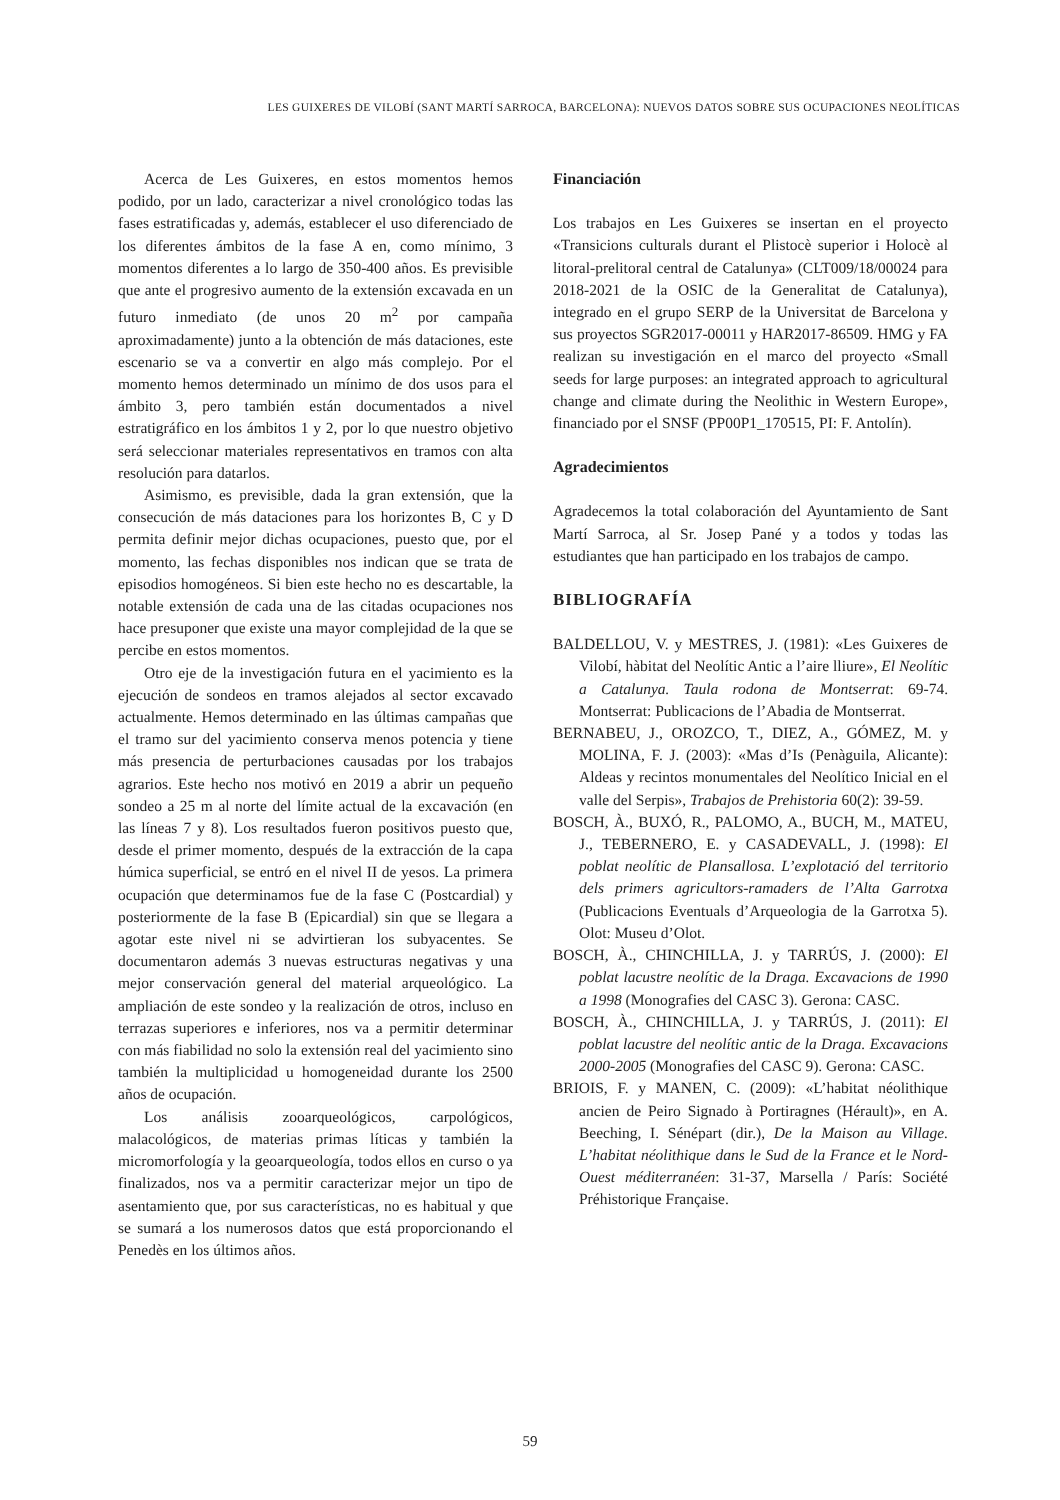LES GUIXERES DE VILOBÍ (SANT MARTÍ SARROCA, BARCELONA): NUEVOS DATOS SOBRE SUS OCUPACIONES NEOLÍTICAS
Acerca de Les Guixeres, en estos momentos hemos podido, por un lado, caracterizar a nivel cronológico todas las fases estratificadas y, además, establecer el uso diferenciado de los diferentes ámbitos de la fase A en, como mínimo, 3 momentos diferentes a lo largo de 350-400 años. Es previsible que ante el progresivo aumento de la extensión excavada en un futuro inmediato (de unos 20 m<sup>2</sup> por campaña aproximadamente) junto a la obtención de más dataciones, este escenario se va a convertir en algo más complejo. Por el momento hemos determinado un mínimo de dos usos para el ámbito 3, pero también están documentados a nivel estratigráfico en los ámbitos 1 y 2, por lo que nuestro objetivo será seleccionar materiales representativos en tramos con alta resolución para datarlos.
Asimismo, es previsible, dada la gran extensión, que la consecución de más dataciones para los horizontes B, C y D permita definir mejor dichas ocupaciones, puesto que, por el momento, las fechas disponibles nos indican que se trata de episodios homogéneos. Si bien este hecho no es descartable, la notable extensión de cada una de las citadas ocupaciones nos hace presuponer que existe una mayor complejidad de la que se percibe en estos momentos.
Otro eje de la investigación futura en el yacimiento es la ejecución de sondeos en tramos alejados al sector excavado actualmente. Hemos determinado en las últimas campañas que el tramo sur del yacimiento conserva menos potencia y tiene más presencia de perturbaciones causadas por los trabajos agrarios. Este hecho nos motivó en 2019 a abrir un pequeño sondeo a 25 m al norte del límite actual de la excavación (en las líneas 7 y 8). Los resultados fueron positivos puesto que, desde el primer momento, después de la extracción de la capa húmica superficial, se entró en el nivel II de yesos. La primera ocupación que determinamos fue de la fase C (Postcardial) y posteriormente de la fase B (Epicardial) sin que se llegara a agotar este nivel ni se advirtieran los subyacentes. Se documentaron además 3 nuevas estructuras negativas y una mejor conservación general del material arqueológico. La ampliación de este sondeo y la realización de otros, incluso en terrazas superiores e inferiores, nos va a permitir determinar con más fiabilidad no solo la extensión real del yacimiento sino también la multiplicidad u homogeneidad durante los 2500 años de ocupación.
Los análisis zooarqueológicos, carpológicos, malacológicos, de materias primas líticas y también la micromorfología y la geoarqueología, todos ellos en curso o ya finalizados, nos va a permitir caracterizar mejor un tipo de asentamiento que, por sus características, no es habitual y que se sumará a los numerosos datos que está proporcionando el Penedès en los últimos años.
Financiación
Los trabajos en Les Guixeres se insertan en el proyecto «Transicions culturals durant el Plistocè superior i Holocè al litoral-prelitoral central de Catalunya» (CLT009/18/00024 para 2018-2021 de la OSIC de la Generalitat de Catalunya), integrado en el grupo SERP de la Universitat de Barcelona y sus proyectos SGR2017-00011 y HAR2017-86509. HMG y FA realizan su investigación en el marco del proyecto «Small seeds for large purposes: an integrated approach to agricultural change and climate during the Neolithic in Western Europe», financiado por el SNSF (PP00P1_170515, PI: F. Antolín).
Agradecimientos
Agradecemos la total colaboración del Ayuntamiento de Sant Martí Sarroca, al Sr. Josep Pané y a todos y todas las estudiantes que han participado en los trabajos de campo.
BIBLIOGRAFÍA
BALDELLOU, V. y MESTRES, J. (1981): «Les Guixeres de Vilobí, hàbitat del Neolític Antic a l’aire lliure», El Neolític a Catalunya. Taula rodona de Montserrat: 69-74. Montserrat: Publicacions de l’Abadia de Montserrat.
BERNABEU, J., OROZCO, T., DIEZ, A., GÓMEZ, M. y MOLINA, F. J. (2003): «Mas d’Is (Penàguila, Alicante): Aldeas y recintos monumentales del Neolítico Inicial en el valle del Serpis», Trabajos de Prehistoria 60(2): 39-59.
BOSCH, À., BUXÓ, R., PALOMO, A., BUCH, M., MATEU, J., TEBERNERO, E. y CASADEVALL, J. (1998): El poblat neolític de Plansallosa. L’explotació del territorio dels primers agricultors-ramaders de l’Alta Garrotxa (Publicacions Eventuals d’Arqueologia de la Garrotxa 5). Olot: Museu d’Olot.
BOSCH, À., CHINCHILLA, J. y TARRÚS, J. (2000): El poblat lacustre neolític de la Draga. Excavacions de 1990 a 1998 (Monografies del CASC 3). Gerona: CASC.
BOSCH, À., CHINCHILLA, J. y TARRÚS, J. (2011): El poblat lacustre del neolític antic de la Draga. Excavacions 2000-2005 (Monografies del CASC 9). Gerona: CASC.
BRIOIS, F. y MANEN, C. (2009): «L’habitat néolithique ancien de Peiro Signado à Portiragnes (Hérault)», en A. Beeching, I. Sénépart (dir.), De la Maison au Village. L’habitat néolithique dans le Sud de la France et le Nord-Ouest méditerranéen: 31-37, Marsella / París: Société Préhistorique Française.
59